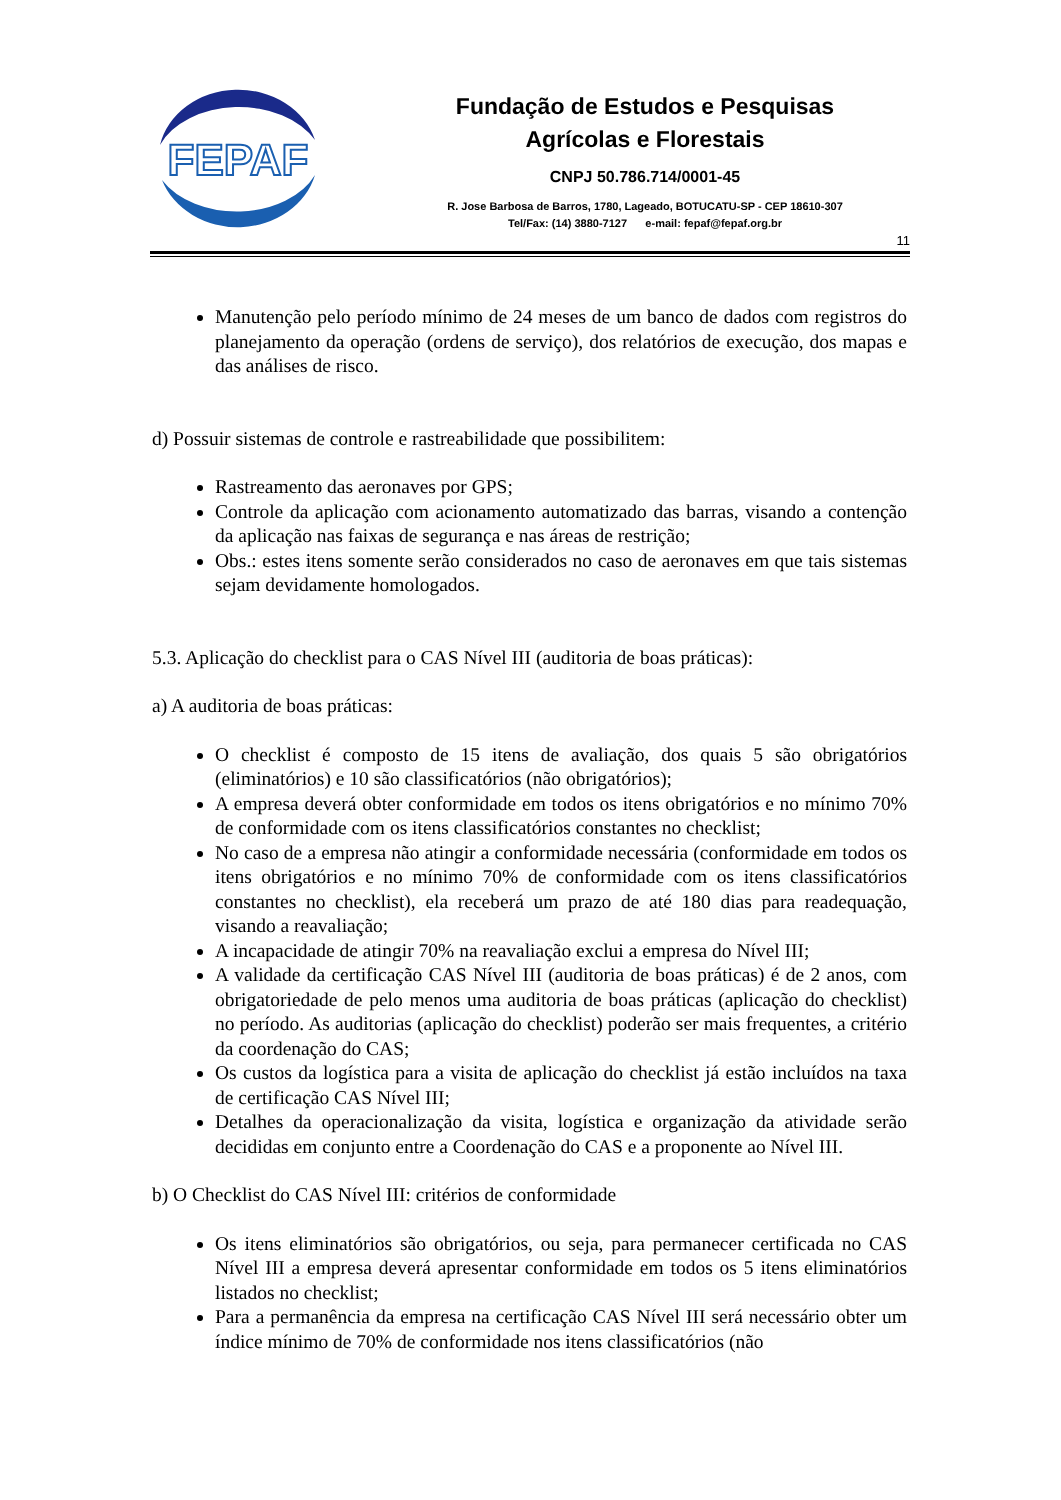FEPAF
Fundação de Estudos e Pesquisas
Agrícolas e Florestais
CNPJ 50.786.714/0001-45
R. Jose Barbosa de Barros, 1780, Lageado, BOTUCATU-SP - CEP 18610-307
Tel/Fax: (14) 3880-7127 e-mail: fepaf@fepaf.org.br
11
Manutenção pelo período mínimo de 24 meses de um banco de dados com registros do planejamento da operação (ordens de serviço), dos relatórios de execução, dos mapas e das análises de risco.
d) Possuir sistemas de controle e rastreabilidade que possibilitem:
Rastreamento das aeronaves por GPS;
Controle da aplicação com acionamento automatizado das barras, visando a contenção da aplicação nas faixas de segurança e nas áreas de restrição;
Obs.: estes itens somente serão considerados no caso de aeronaves em que tais sistemas sejam devidamente homologados.
5.3. Aplicação do checklist para o CAS Nível III (auditoria de boas práticas):
a) A auditoria de boas práticas:
O checklist é composto de 15 itens de avaliação, dos quais 5 são obrigatórios (eliminatórios) e 10 são classificatórios (não obrigatórios);
A empresa deverá obter conformidade em todos os itens obrigatórios e no mínimo 70% de conformidade com os itens classificatórios constantes no checklist;
No caso de a empresa não atingir a conformidade necessária (conformidade em todos os itens obrigatórios e no mínimo 70% de conformidade com os itens classificatórios constantes no checklist), ela receberá um prazo de até 180 dias para readequação, visando a reavaliação;
A incapacidade de atingir 70% na reavaliação exclui a empresa do Nível III;
A validade da certificação CAS Nível III (auditoria de boas práticas) é de 2 anos, com obrigatoriedade de pelo menos uma auditoria de boas práticas (aplicação do checklist) no período. As auditorias (aplicação do checklist) poderão ser mais frequentes, a critério da coordenação do CAS;
Os custos da logística para a visita de aplicação do checklist já estão incluídos na taxa de certificação CAS Nível III;
Detalhes da operacionalização da visita, logística e organização da atividade serão decididas em conjunto entre a Coordenação do CAS e a proponente ao Nível III.
b) O Checklist do CAS Nível III: critérios de conformidade
Os itens eliminatórios são obrigatórios, ou seja, para permanecer certificada no CAS Nível III a empresa deverá apresentar conformidade em todos os 5 itens eliminatórios listados no checklist;
Para a permanência da empresa na certificação CAS Nível III será necessário obter um índice mínimo de 70% de conformidade nos itens classificatórios (não